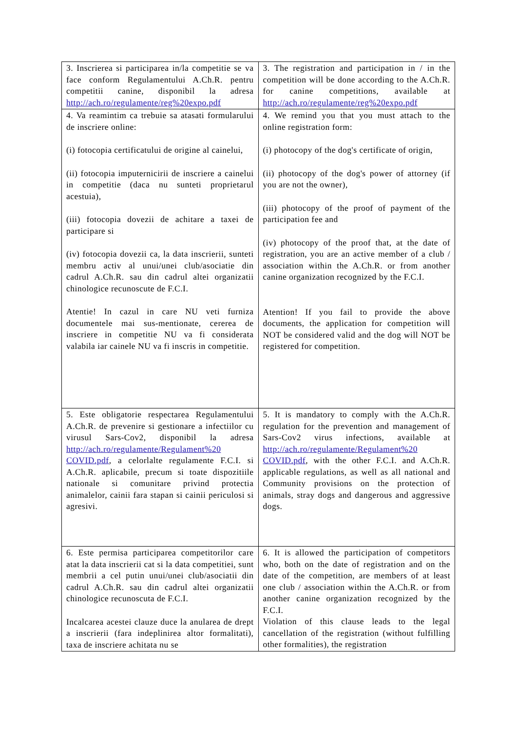| 3. Inscrierea si participarea in/la competitie se va face conform Regulamentului A.Ch.R. pentru competitii canine, disponibil la adresa http://ach.ro/regulamente/reg%20expo.pdf | 3. The registration and participation in / in the competition will be done according to the A.Ch.R. for canine competitions, available at http://ach.ro/regulamente/reg%20expo.pdf |
| 4. Va reamintim ca trebuie sa atasati formularului de inscriere online: (i) fotocopia certificatului de origine al cainelui, (ii) fotocopia imputernicirii de inscriere a cainelui in competitie (daca nu sunteti proprietarul acestuia), (iii) fotocopia dovezii de achitare a taxei de participare si (iv) fotocopia dovezii ca, la data inscrierii, sunteti membru activ al unui/unei club/asociatie din cadrul A.Ch.R. sau din cadrul altei organizatii chinologice recunoscute de F.C.I. Atentie! In cazul in care NU veti furniza documentele mai sus-mentionate, cererea de inscriere in competitie NU va fi considerata valabila iar cainele NU va fi inscris in competitie. | 4. We remind you that you must attach to the online registration form: (i) photocopy of the dog's certificate of origin, (ii) photocopy of the dog's power of attorney (if you are not the owner), (iii) photocopy of the proof of payment of the participation fee and (iv) photocopy of the proof that, at the date of registration, you are an active member of a club / association within the A.Ch.R. or from another canine organization recognized by the F.C.I. Atention! If you fail to provide the above documents, the application for competition will NOT be considered valid and the dog will NOT be registered for competition. |
| 5. Este obligatorie respectarea Regulamentului A.Ch.R. de prevenire si gestionare a infectiilor cu virusul Sars-Cov2, disponibil la adresa http://ach.ro/regulamente/Regulament%20 COVID.pdf , a celorlalte regulamente F.C.I. si A.Ch.R. aplicabile, precum si toate dispozitiile nationale si comunitare privind protectia animalelor, cainii fara stapan si cainii periculosi si agresivi. | 5. It is mandatory to comply with the A.Ch.R. regulation for the prevention and management of Sars-Cov2 virus infections, available at http://ach.ro/regulamente/Regulament%20 COVID.pdf , with the other F.C.I. and A.Ch.R. applicable regulations, as well as all national and Community provisions on the protection of animals, stray dogs and dangerous and aggressive dogs. |
| 6. Este permisa participarea competitorilor care atat la data inscrierii cat si la data competitiei, sunt membrii a cel putin unui/unei club/asociatii din cadrul A.Ch.R. sau din cadrul altei organizatii chinologice recunoscuta de F.C.I. Incalcarea acestei clauze duce la anularea de drept a inscrierii (fara indeplinirea altor formalitati), taxa de inscriere achitata nu se | 6. It is allowed the participation of competitors who, both on the date of registration and on the date of the competition, are members of at least one club / association within the A.Ch.R. or from another canine organization recognized by the F.C.I. Violation of this clause leads to the legal cancellation of the registration (without fulfilling other formalities), the registration |